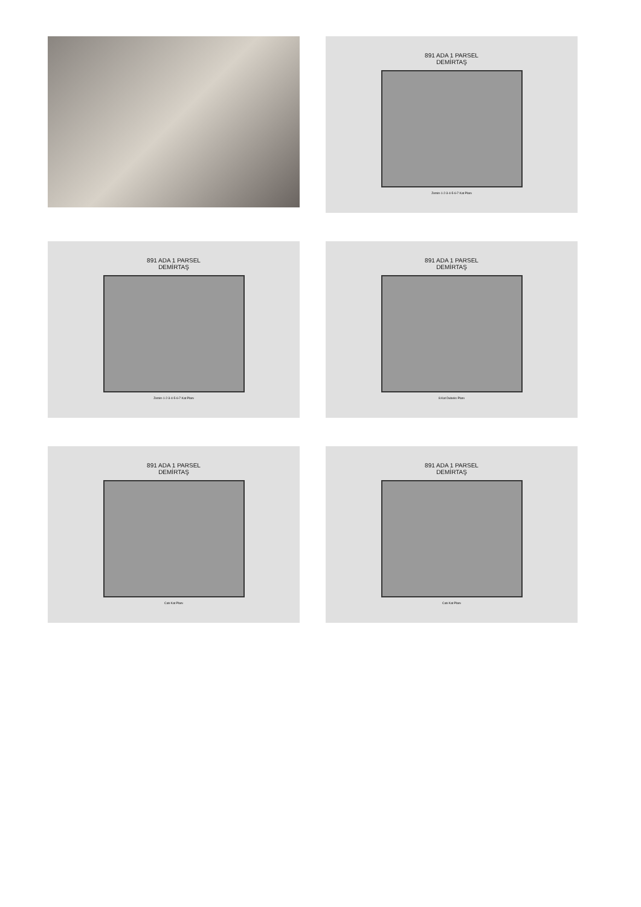891 ADA 1 PARSEL
DEMİRTAŞ
Zemin-1-2-3-4-5-6-7 Kat Planı
891 ADA 1 PARSEL
DEMİRTAŞ
Zemin-1-2-3-4-5-6-7 Kat Planı
891 ADA 1 PARSEL
DEMİRTAŞ
8.Kat Dubeks Planı
891 ADA 1 PARSEL
DEMİRTAŞ
Catı Kat Planı
891 ADA 1 PARSEL
DEMİRTAŞ
Catı Kat Planı